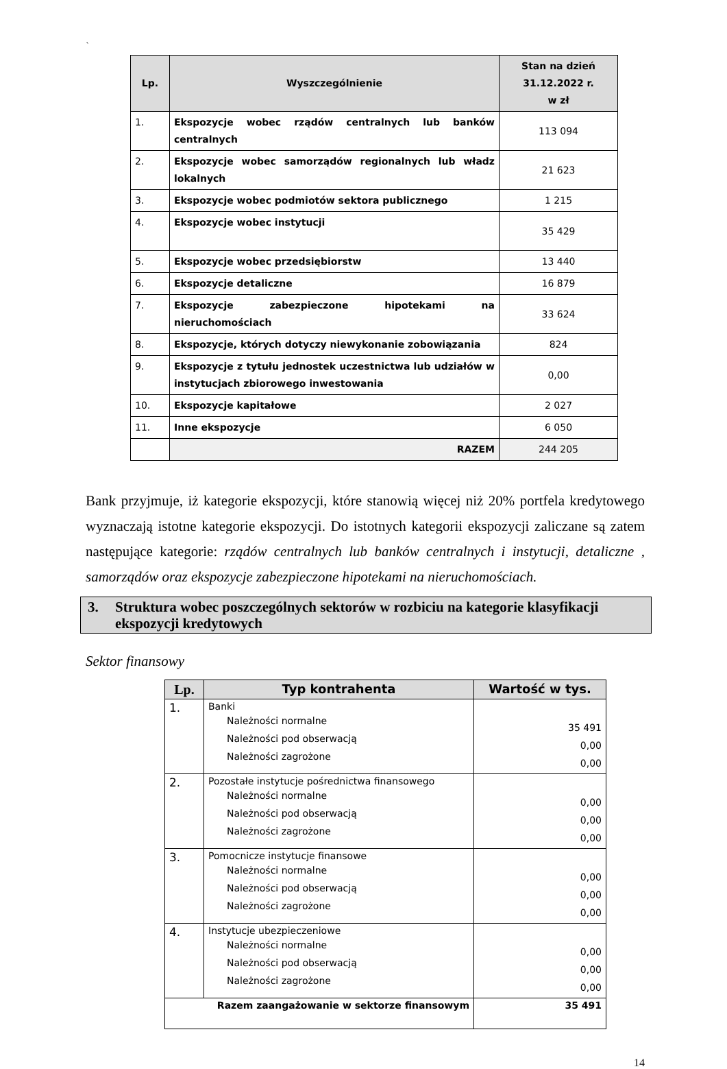`
| Lp. | Wyszczególnienie | Stan na dzień 31.12.2022 r. w zł |
| --- | --- | --- |
| 1. | Ekspozycje wobec rządów centralnych lub banków centralnych | 113 094 |
| 2. | Ekspozycje wobec samorządów regionalnych lub władz lokalnych | 21 623 |
| 3. | Ekspozycje wobec podmiotów sektora publicznego | 1 215 |
| 4. | Ekspozycje wobec instytucji | 35 429 |
| 5. | Ekspozycje wobec przedsiębiorstw | 13 440 |
| 6. | Ekspozycje detaliczne | 16 879 |
| 7. | Ekspozycje zabezpieczone hipotekami na nieruchomościach | 33 624 |
| 8. | Ekspozycje, których dotyczy niewykonanie zobowiązania | 824 |
| 9. | Ekspozycje z tytułu jednostek uczestnictwa lub udziałów w instytucjach zbiorowego inwestowania | 0,00 |
| 10. | Ekspozycje kapitałowe | 2 027 |
| 11. | Inne ekspozycje | 6 050 |
| | RAZEM | 244 205 |
Bank przyjmuje, iż kategorie ekspozycji, które stanowią więcej niż 20% portfela kredytowego wyznaczają istotne kategorie ekspozycji. Do istotnych kategorii ekspozycji zaliczane są zatem następujące kategorie: rządów centralnych lub banków centralnych i instytucji, detaliczne , samorządów oraz ekspozycje zabezpieczone hipotekami na nieruchomościach.
3. Struktura wobec poszczególnych sektorów w rozbiciu na kategorie klasyfikacji ekspozycji kredytowych
Sektor finansowy
| Lp. | Typ kontrahenta | Wartość w tys. |
| --- | --- | --- |
| 1. | Banki Należności normalne Należności pod obserwacją Należności zagrożone | 35 491 0,00 0,00 |
| 2. | Pozostałe instytucje pośrednictwa finansowego Należności normalne Należności pod obserwacją Należności zagrożone | 0,00 0,00 0,00 |
| 3. | Pomocnicze instytucje finansowe Należności normalne Należności pod obserwacją Należności zagrożone | 0,00 0,00 0,00 |
| 4. | Instytucje ubezpieczeniowe Należności normalne Należności pod obserwacją Należności zagrożone | 0,00 0,00 0,00 |
| Razem zaangażowanie w sektorze finansowym | | 35 491 |
14